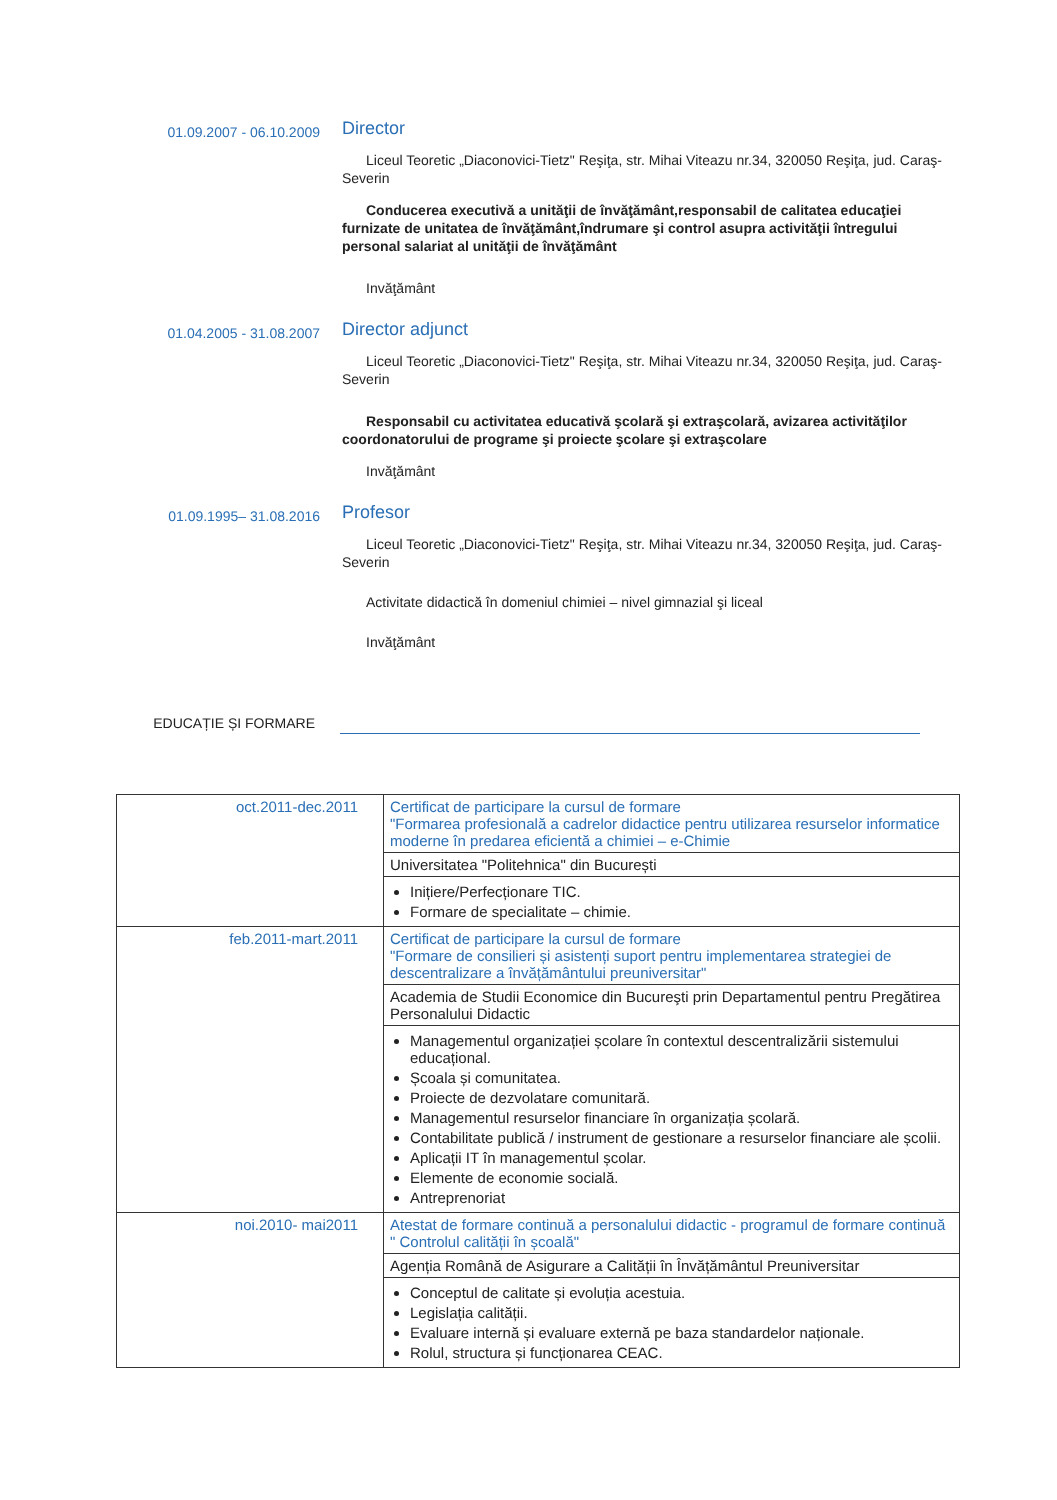01.09.2007 - 06.10.2009
Director
Liceul Teoretic „Diaconovici-Tietz" Reşiţa, str. Mihai Viteazu nr.34, 320050 Reşiţa, jud. Caraş-Severin
Conducerea executivă a unităţii de învăţământ,responsabil de calitatea educaţiei furnizate de unitatea de învăţământ,îndrumare şi control asupra activităţii întregului personal salariat al unităţii de învăţământ
Invăţământ
01.04.2005 - 31.08.2007
Director adjunct
Liceul Teoretic „Diaconovici-Tietz" Reşiţa, str. Mihai Viteazu nr.34, 320050 Reşiţa, jud. Caraş-Severin
Responsabil cu activitatea educativă şcolară şi extraşcolară, avizarea activităţilor coordonatorului de programe şi proiecte şcolare şi extraşcolare
Invăţământ
01.09.1995– 31.08.2016
Profesor
Liceul Teoretic „Diaconovici-Tietz" Reşiţa, str. Mihai Viteazu nr.34, 320050 Reşiţa, jud. Caraş-Severin
Activitate didactică în domeniul chimiei – nivel gimnazial şi liceal
Invăţământ
EDUCAȚIE ȘI FORMARE
| oct.2011-dec.2011 | Certificat de participare la cursul de formare "Formarea profesională a cadrelor didactice pentru utilizarea resurselor informatice moderne în predarea eficientă a chimiei – e-Chimie |
| | Universitatea "Politehnica" din București |
| | Inițiere/Perfecționare TIC. Formare de specialitate – chimie. |
| feb.2011-mart.2011 | Certificat de participare la cursul de formare "Formare de consilieri și asistenți suport pentru implementarea strategiei de descentralizare a învățământului preuniversitar" |
| | Academia de Studii Economice din Bucureşti prin Departamentul pentru Pregătirea Personalului Didactic |
| | Managementul organizației școlare în contextul descentralizării sistemului educațional. Școala și comunitatea. Proiecte de dezvolatare comunitară. Managementul resurselor financiare în organizația școlară. Contabilitate publică / instrument de gestionare a resurselor financiare ale școlii. Aplicații IT în managementul școlar. Elemente de economie socială. Antreprenoriat |
| noi.2010- mai2011 | Atestat de formare continuă a personalului didactic - programul de formare continuă " Controlul calității în școală" |
| | Agenția Română de Asigurare a Calității în Învățământul Preuniversitar |
| | Conceptul de calitate și evoluția acestuia. Legislația calității. Evaluare internă și evaluare externă pe baza standardelor naționale. Rolul, structura și funcționarea CEAC. |